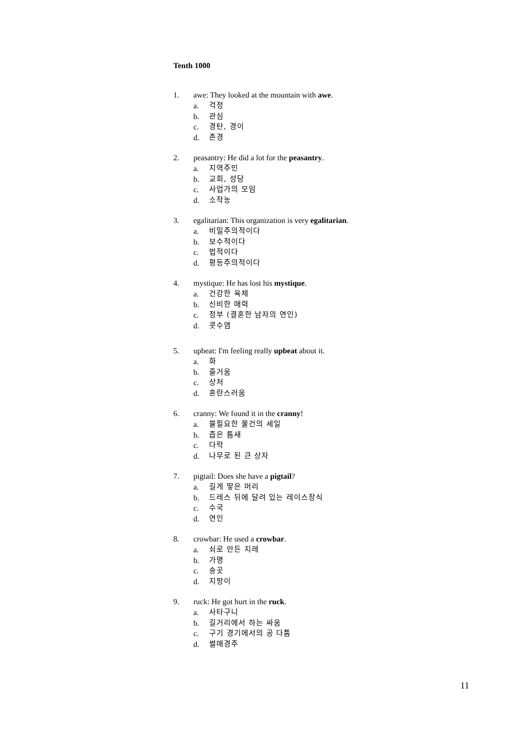Tenth 1000
1. awe: They looked at the mountain with awe.
a. 걱정
b. 관심
c. 경탄, 경이
d. 존경
2. peasantry: He did a lot for the peasantry.
a. 지역주민
b. 교회, 성당
c. 사업가의 모임
d. 소작농
3. egalitarian: This organization is very egalitarian.
a. 비밀주의적이다
b. 보수적이다
c. 법적이다
d. 평등주의적이다
4. mystique: He has lost his mystique.
a. 건강한 육체
b. 신비한 매력
c. 정부 (결혼한 남자의 연인)
d. 콧수염
5. upbeat: I'm feeling really upbeat about it.
a. 화
b. 즐거움
c. 상처
d. 혼란스러움
6. cranny: We found it in the cranny!
a. 불필요한 물건의 세일
b. 좁은 틈새
c. 다락
d. 나무로 된 큰 상자
7. pigtail: Does she have a pigtail?
a. 길게 땋은 머리
b. 드레스 뒤에 달려 있는 레이스장식
c. 수국
d. 연인
8. crowbar: He used a crowbar.
a. 쇠로 만든 지레
b. 가명
c. 송곳
d. 지팡이
9. ruck: He got hurt in the ruck.
a. 사타구니
b. 길거리에서 하는 싸움
c. 구기 경기에서의 공 다툼
d. 썰매경주
11